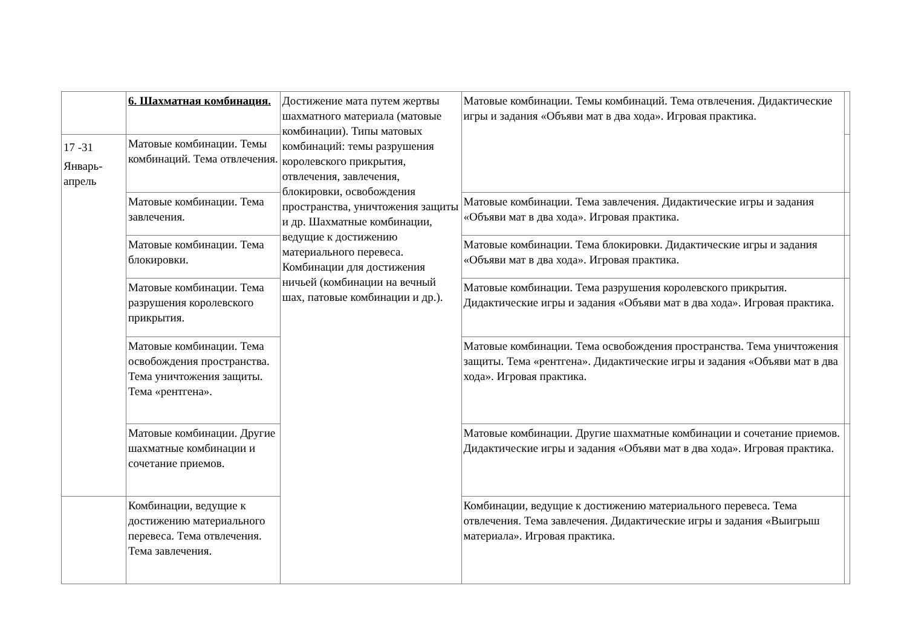| | 6. Шахматная комбинация. | Достижение мата путем жертвы шахматного материала (матовые комбинации). Типы матовых комбинаций: темы разрушения королевского прикрытия, отвлечения, завлечения, блокировки, освобождения пространства, уничтожения защиты и др. Шахматные комбинации, ведущие к достижению материального перевеса. Комбинации для достижения ничьей (комбинации на вечный шах, патовые комбинации и др.). | Матовые комбинации. Темы комбинаций. Тема отвлечения. Дидактические игры и задания «Объяви мат в два хода». Игровая практика. | |
| 17 -31 Январь-апрель | Матовые комбинации. Темы комбинаций. Тема отвлечения. | | | |
| | Матовые комбинации. Тема завлечения. | | Матовые комбинации. Тема завлечения. Дидактические игры и задания «Объяви мат в два хода». Игровая практика. | |
| | Матовые комбинации. Тема блокировки. | | Матовые комбинации. Тема блокировки. Дидактические игры и задания «Объяви мат в два хода». Игровая практика. | |
| | Матовые комбинации. Тема разрушения королевского прикрытия. | | Матовые комбинации. Тема разрушения королевского прикрытия. Дидактические игры и задания «Объяви мат в два хода». Игровая практика. | |
| | Матовые комбинации. Тема освобождения пространства. Тема уничтожения защиты. Тема «рентгена». | | Матовые комбинации. Тема освобождения пространства. Тема уничтожения защиты. Тема «рентгена». Дидактические игры и задания «Объяви мат в два хода». Игровая практика. | |
| | Матовые комбинации. Другие шахматные комбинации и сочетание приемов. | | Матовые комбинации. Другие шахматные комбинации и сочетание приемов. Дидактические игры и задания «Объяви мат в два хода». Игровая практика. | |
| | Комбинации, ведущие к достижению материального перевеса. Тема отвлечения. Тема завлечения. | | Комбинации, ведущие к достижению материального перевеса. Тема отвлечения. Тема завлечения. Дидактические игры и задания «Выигрыш материала». Игровая практика. | |